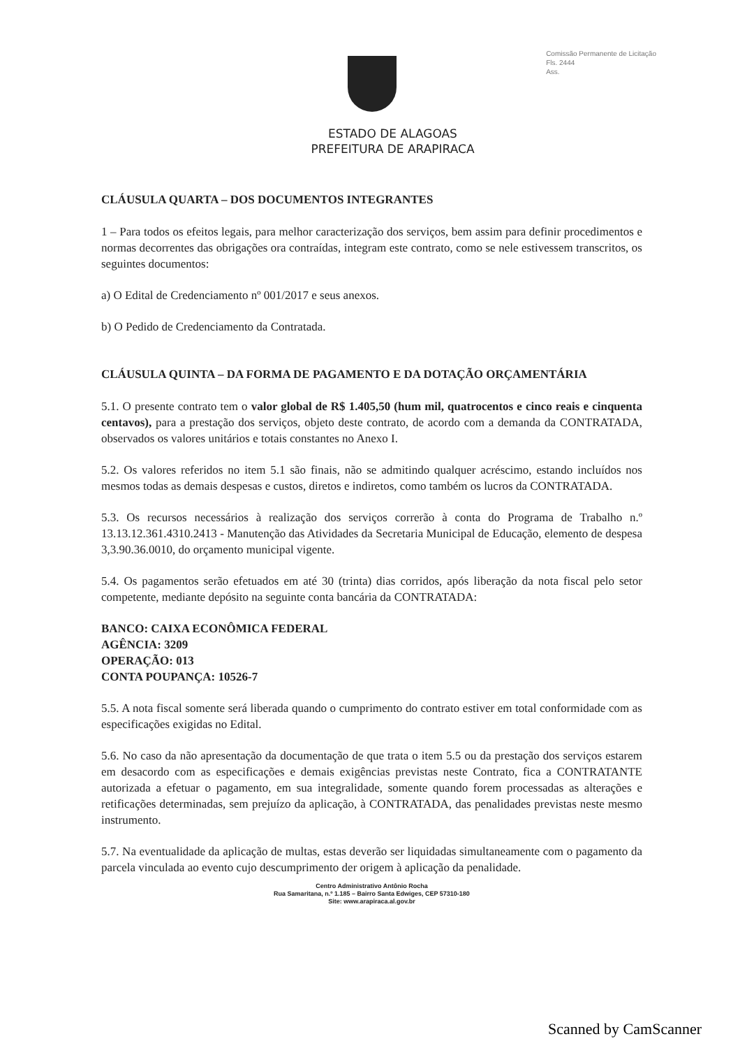Comissão Permanente de Licitação
Fls. 2444
Ass.
ESTADO DE ALAGOAS
PREFEITURA DE ARAPIRACA
CLÁUSULA QUARTA – DOS DOCUMENTOS INTEGRANTES
1 – Para todos os efeitos legais, para melhor caracterização dos serviços, bem assim para definir procedimentos e normas decorrentes das obrigações ora contraídas, integram este contrato, como se nele estivessem transcritos, os seguintes documentos:
a) O Edital de Credenciamento nº 001/2017 e seus anexos.
b) O Pedido de Credenciamento da Contratada.
CLÁUSULA QUINTA – DA FORMA DE PAGAMENTO E DA DOTAÇÃO ORÇAMENTÁRIA
5.1. O presente contrato tem o valor global de R$ 1.405,50 (hum mil, quatrocentos e cinco reais e cinquenta centavos), para a prestação dos serviços, objeto deste contrato, de acordo com a demanda da CONTRATADA, observados os valores unitários e totais constantes no Anexo I.
5.2. Os valores referidos no item 5.1 são finais, não se admitindo qualquer acréscimo, estando incluídos nos mesmos todas as demais despesas e custos, diretos e indiretos, como também os lucros da CONTRATADA.
5.3. Os recursos necessários à realização dos serviços correrão à conta do Programa de Trabalho n.º 13.13.12.361.4310.2413 - Manutenção das Atividades da Secretaria Municipal de Educação, elemento de despesa 3,3.90.36.0010, do orçamento municipal vigente.
5.4. Os pagamentos serão efetuados em até 30 (trinta) dias corridos, após liberação da nota fiscal pelo setor competente, mediante depósito na seguinte conta bancária da CONTRATADA:
BANCO: CAIXA ECONÔMICA FEDERAL
AGÊNCIA: 3209
OPERAÇÃO: 013
CONTA POUPANÇA: 10526-7
5.5. A nota fiscal somente será liberada quando o cumprimento do contrato estiver em total conformidade com as especificações exigidas no Edital.
5.6. No caso da não apresentação da documentação de que trata o item 5.5 ou da prestação dos serviços estarem em desacordo com as especificações e demais exigências previstas neste Contrato, fica a CONTRATANTE autorizada a efetuar o pagamento, em sua integralidade, somente quando forem processadas as alterações e retificações determinadas, sem prejuízo da aplicação, à CONTRATADA, das penalidades previstas neste mesmo instrumento.
5.7. Na eventualidade da aplicação de multas, estas deverão ser liquidadas simultaneamente com o pagamento da parcela vinculada ao evento cujo descumprimento der origem à aplicação da penalidade.
Centro Administrativo Antônio Rocha
Rua Samaritana, n.º 1.185 – Bairro Santa Edwiges, CEP 57310-180
Site: www.arapiraca.al.gov.br
Scanned by CamScanner